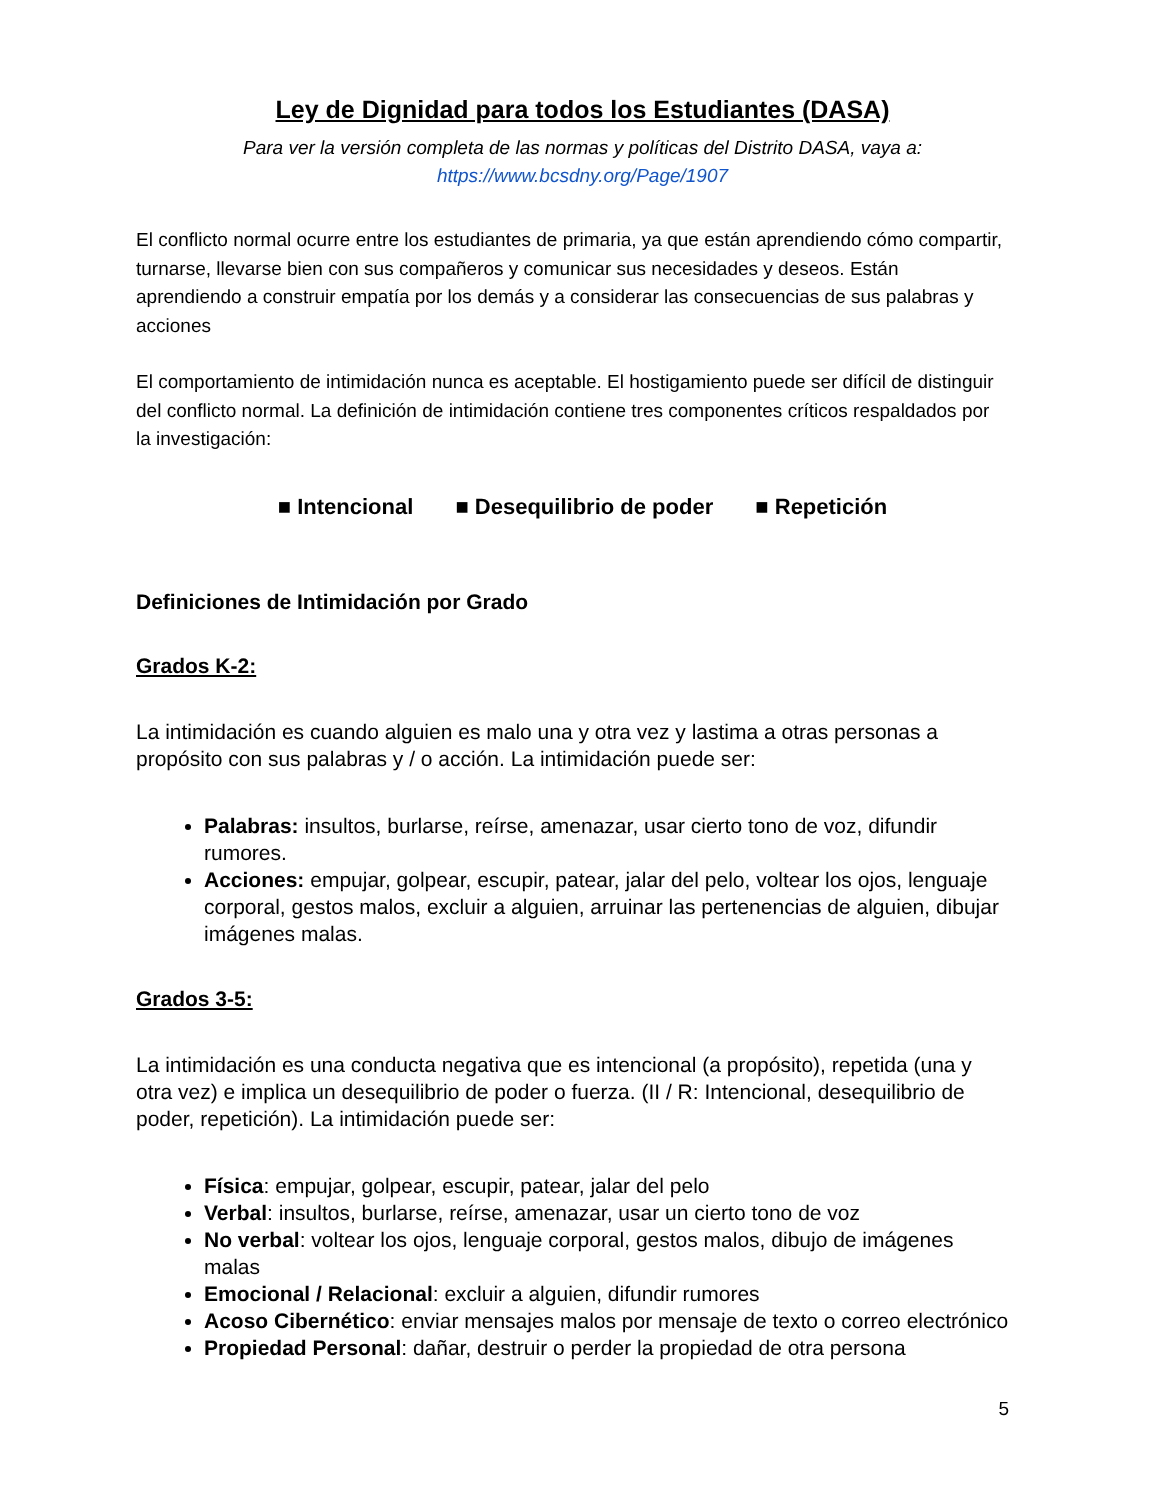Ley de Dignidad para todos los Estudiantes (DASA)
Para ver la versión completa de las normas y políticas del Distrito DASA, vaya a:
https://www.bcsdny.org/Page/1907
El conflicto normal ocurre entre los estudiantes de primaria, ya que están aprendiendo cómo compartir, turnarse, llevarse bien con sus compañeros y comunicar sus necesidades y deseos. Están aprendiendo a construir empatía por los demás y a considerar las consecuencias de sus palabras y acciones
El comportamiento de intimidación nunca es aceptable. El hostigamiento puede ser difícil de distinguir del conflicto normal. La definición de intimidación contiene tres componentes críticos respaldados por la investigación:
■ Intencional ■ Desequilibrio de poder ■ Repetición
Definiciones de Intimidación por Grado
Grados K-2:
La intimidación es cuando alguien es malo una y otra vez y lastima a otras personas a propósito con sus palabras y / o acción. La intimidación puede ser:
Palabras: insultos, burlarse, reírse, amenazar, usar cierto tono de voz, difundir rumores.
Acciones: empujar, golpear, escupir, patear, jalar del pelo, voltear los ojos, lenguaje corporal, gestos malos, excluir a alguien, arruinar las pertenencias de alguien, dibujar imágenes malas.
Grados 3-5:
La intimidación es una conducta negativa que es intencional (a propósito), repetida (una y otra vez) e implica un desequilibrio de poder o fuerza. (II / R: Intencional, desequilibrio de poder, repetición). La intimidación puede ser:
Física: empujar, golpear, escupir, patear, jalar del pelo
Verbal: insultos, burlarse, reírse, amenazar, usar un cierto tono de voz
No verbal: voltear los ojos, lenguaje corporal, gestos malos, dibujo de imágenes malas
Emocional / Relacional: excluir a alguien, difundir rumores
Acoso Cibernético: enviar mensajes malos por mensaje de texto o correo electrónico
Propiedad Personal: dañar, destruir o perder la propiedad de otra persona
5